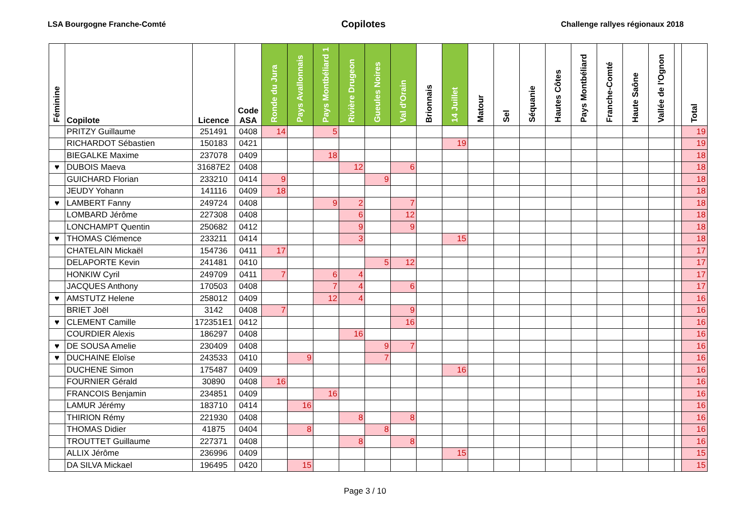LSA Bourgogne Franche-Comté Copilotes Challenge rallyes régionaux 2018
| Féminine | Copilote | Licence | Code ASA | Ronde du Jura | Pays Avallonnais | Pays Montbéliard 1 | Rivière Drugeon | Gueules Noires | Val d'Orain | Brionnais | 14 Juillet | Matour | Sel | Séquanie | Hautes Côtes | Pays Montbéliard | Franche-Comté | Haute Saône | Vallée de l'Ognon | | Total |
| --- | --- | --- | --- | --- | --- | --- | --- | --- | --- | --- | --- | --- | --- | --- | --- | --- | --- | --- | --- | --- | --- |
| | PRITZY Guillaume | 251491 | 0408 | 14 | | 5 | | | | | | | | | | | | | | | 19 |
| | RICHARDOT Sébastien | 150183 | 0421 | | | | | | | | 19 | | | | | | | | | | 19 |
| | BIEGALKE Maxime | 237078 | 0409 | | | 18 | | | | | | | | | | | | | | | 18 |
| ♥ | DUBOIS Maeva | 31687E2 | 0408 | | | | 12 | | 6 | | | | | | | | | | | | 18 |
| | GUICHARD Florian | 233210 | 0414 | 9 | | | | 9 | | | | | | | | | | | | | 18 |
| | JEUDY Yohann | 141116 | 0409 | 18 | | | | | | | | | | | | | | | | | 18 |
| ♥ | LAMBERT Fanny | 249724 | 0408 | | | 9 | 2 | | 7 | | | | | | | | | | | | 18 |
| | LOMBARD Jérôme | 227308 | 0408 | | | | 6 | | 12 | | | | | | | | | | | | 18 |
| | LONCHAMPT Quentin | 250682 | 0412 | | | | 9 | | 9 | | | | | | | | | | | | 18 |
| ♥ | THOMAS Clémence | 233211 | 0414 | | | | 3 | | | | 15 | | | | | | | | | | 18 |
| | CHATELAIN Mickaël | 154736 | 0411 | 17 | | | | | | | | | | | | | | | | | 17 |
| | DELAPORTE Kevin | 241481 | 0410 | | | | | 5 | 12 | | | | | | | | | | | | 17 |
| | HONKIW Cyril | 249709 | 0411 | 7 | | 6 | 4 | | | | | | | | | | | | | | 17 |
| | JACQUES Anthony | 170503 | 0408 | | | 7 | 4 | | 6 | | | | | | | | | | | | 17 |
| ♥ | AMSTUTZ Helene | 258012 | 0409 | | | 12 | 4 | | | | | | | | | | | | | | 16 |
| | BRIET Joël | 3142 | 0408 | 7 | | | | | 9 | | | | | | | | | | | | 16 |
| ♥ | CLEMENT Camille | 172351E1 | 0412 | | | | | | 16 | | | | | | | | | | | | 16 |
| | COURDIER Alexis | 186297 | 0408 | | | | 16 | | | | | | | | | | | | | | 16 |
| ♥ | DE SOUSA Amelie | 230409 | 0408 | | | | | 9 | 7 | | | | | | | | | | | | 16 |
| ♥ | DUCHAINE Eloïse | 243533 | 0410 | | 9 | | | 7 | | | | | | | | | | | | | 16 |
| | DUCHENE Simon | 175487 | 0409 | | | | | | | | 16 | | | | | | | | | | 16 |
| | FOURNIER Gérald | 30890 | 0408 | 16 | | | | | | | | | | | | | | | | | 16 |
| | FRANCOIS Benjamin | 234851 | 0409 | | | 16 | | | | | | | | | | | | | | | 16 |
| | LAMUR Jérémy | 183710 | 0414 | | 16 | | | | | | | | | | | | | | | | 16 |
| | THIRION Rémy | 221930 | 0408 | | | | 8 | | 8 | | | | | | | | | | | | 16 |
| | THOMAS Didier | 41875 | 0404 | | 8 | | | 8 | | | | | | | | | | | | | 16 |
| | TROUTTET Guillaume | 227371 | 0408 | | | | 8 | | 8 | | | | | | | | | | | | 16 |
| | ALLIX Jérôme | 236996 | 0409 | | | | | | | | 15 | | | | | | | | | | 15 |
| | DA SILVA Mickael | 196495 | 0420 | | 15 | | | | | | | | | | | | | | | | 15 |
Page 3 / 10